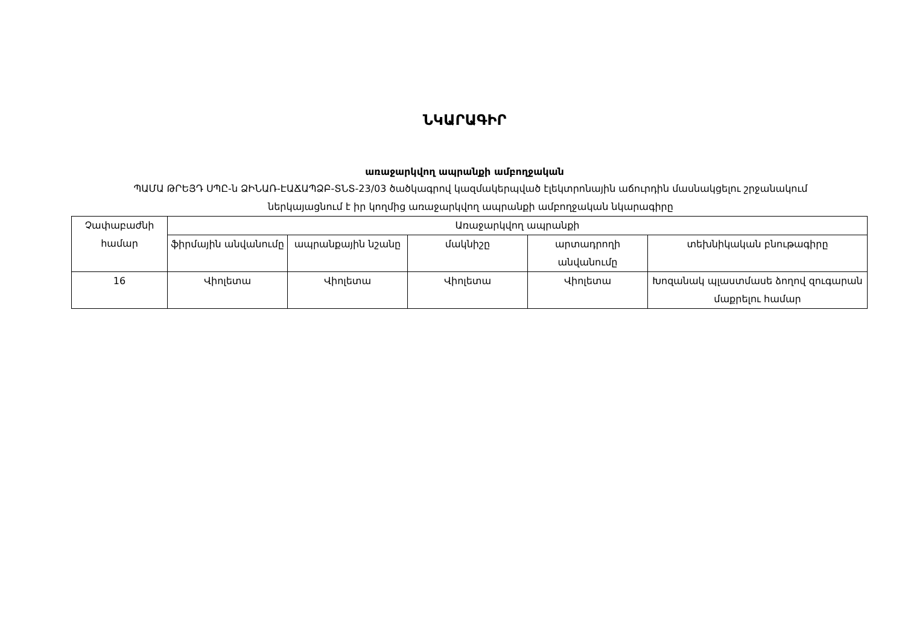ՆԿԱՐԱԳԻՐ
առաջարկվող ապրանքի ամբողջական
ՊԱՄԱ ԹՐԵՅԴ ՍՊԸ-ն ՁԻՆԱՌ-ԷԱՃԱՊՁԲ-ՏՆՏ-23/03 ծածկագրով կազմակերպված էլեկտրոնային աճուրդին մասնակցելու շրջանակում ներկայացնում է իր կողմից առաջարկվող ապրանքի ամբողջական նկարագիրը
| Չափաբաժնի համար | Առաջարկվող ապրանքի | | | | |
| --- | --- | --- | --- | --- | --- |
| | ֆիրմային անվանումը | ապրանքային նշանը | մակնիշը | արտադրողի անվանումը | տեխնիկական բնութագիրը |
| 16 | Վիոլետա | Վիոլետա | Վիոլետա | Վիոլետա | Խոզանակ պլաստմասե ձողով զուգարան մաքրելու համար |